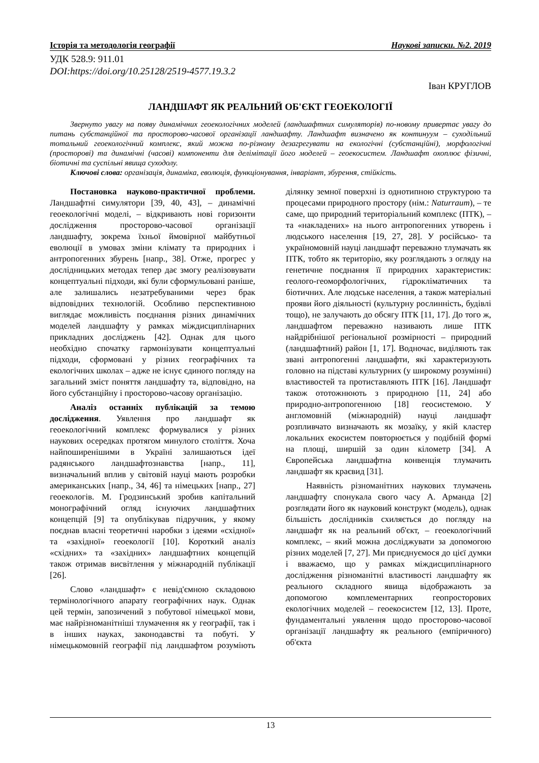Історія та методологія географії Наукові записки. №2. 2019
УДК 528.9: 911.01
DOI:https://doi.org/10.25128/2519-4577.19.3.2
Іван КРУГЛОВ
ЛАНДШАФТ ЯК РЕАЛЬНИЙ ОБ'ЄКТ ГЕОЕКОЛОГІЇ
Звернуто увагу на появу динамічних геоекологічних моделей (ландшафтних симуляторів) по-новому привертає увагу до питань субстанційної та просторово-часової організації ландшафту. Ландшафт визначено як континуум – суходільний тотальний геоекологічний комплекс, який можна по-різному дезагрегувати на екологічні (субстанційні), морфологічні (просторові) та динамічні (часові) компоненти для делімітації його моделей – геоекосистем. Ландшафт охоплює фізичні, біотичні та суспільні явища суходолу.
Ключові слова: організація, динаміка, еволюція, функціонування, інваріант, збурення, стійкість.
Постановка науково-практичної проблеми. Ландшафтні симулятори [39, 40, 43], – динамічні геоекологічні моделі, – відкривають нові горизонти дослідження просторово-часової організації ландшафту, зокрема їхньої ймовірної майбутньої еволюції в умовах зміни клімату та природних і антропогенних збурень [напр., 38]. Отже, прогрес у дослідницьких методах тепер дає змогу реалізовувати концептуальні підходи, які були сформульовані раніше, але залишались незатребуваними через брак відповідних технологій. Особливо перспективною виглядає можливість поєднання різних динамічних моделей ландшафту у рамках міждисциплінарних прикладних досліджень [42]. Однак для цього необхідно спочатку гармонізувати концептуальні підходи, сформовані у різних географічних та екологічних школах – адже не існує єдиного погляду на загальний зміст поняття ландшафту та, відповідно, на його субстанційну і просторово-часову організацію.
Аналіз останніх публікацій за темою дослідження. Уявлення про ландшафт як геоекологічний комплекс формувалися у різних наукових осередках протягом минулого століття. Хоча найпоширенішими в Україні залишаються ідеї радянського ландшафтознавства [напр., 11], визначальний вплив у світовій науці мають розробки американських [напр., 34, 46] та німецьких [напр., 27] геоекологів. М. Гродзинський зробив капітальний монографічний огляд існуючих ландшафтних концепцій [9] та опублікував підручник, у якому поєднав власні теоретичні наробки з ідеями «східної» та «західної» геоекології [10]. Короткий аналіз «східних» та «західних» ландшафтних концепцій також отримав висвітлення у міжнародній публікації [26].
Слово «ландшафт» є невід'ємною складовою термінологічного апарату географічних наук. Однак цей термін, запозичений з побутової німецької мови, має найрізноманітніші тлумачення як у географії, так і в інших науках, законодавстві та побуті. У німецькомовній географії під ландшафтом розуміють ділянку земної поверхні із однотипною структурою та процесами природного простору (нім.: Naturraum), – те саме, що природний територіальний комплекс (ПТК), – та «накладених» на нього антропогенних утворень і людського населення [19, 27, 28]. У російсько- та україномовній науці ландшафт переважно тлумачать як ПТК, тобто як територію, яку розглядають з огляду на генетичне поєднання її природних характеристик: геолого-геоморфологічних, гідрокліматичних та біотичних. Але людське населення, а також матеріальні прояви його діяльності (культурну рослинність, будівлі тощо), не залучають до обсягу ПТК [11, 17]. До того ж, ландшафтом переважно називають лише ПТК найдрібнішої регіональної розмірності – природний (ландшафтний) район [1, 17]. Водночас, виділяють так звані антропогенні ландшафти, які характеризують головно на підставі культурних (у широкому розумінні) властивостей та протиставляють ПТК [16]. Ландшафт також ототожнюють з природною [11, 24] або природно-антропогенною [18] геосистемою. У англомовній (міжнародній) науці ландшафт розпливчато визначають як мозаїку, у якій кластер локальних екосистем повторюється у подібній формі на площі, ширшій за один кілометр [34]. А Європейська ландшафтна конвенція тлумачить ландшафт як краєвид [31].
Наявність різноманітних наукових тлумачень ландшафту спонукала свого часу А. Арманда [2] розглядати його як науковий конструкт (модель), однак більшість дослідників схиляється до погляду на ландшафт як на реальний об'єкт, – геоекологічний комплекс, – який можна досліджувати за допомогою різних моделей [7, 27]. Ми приєднуємося до цієї думки і вважаємо, що у рамках міждисциплінарного дослідження різноманітні властивості ландшафту як реального складного явища відображають за допомогою комплементарних геопросторових екологічних моделей – геоекосистем [12, 13]. Проте, фундаментальні уявлення щодо просторово-часової організації ландшафту як реального (емпіричного) об'єкта
13